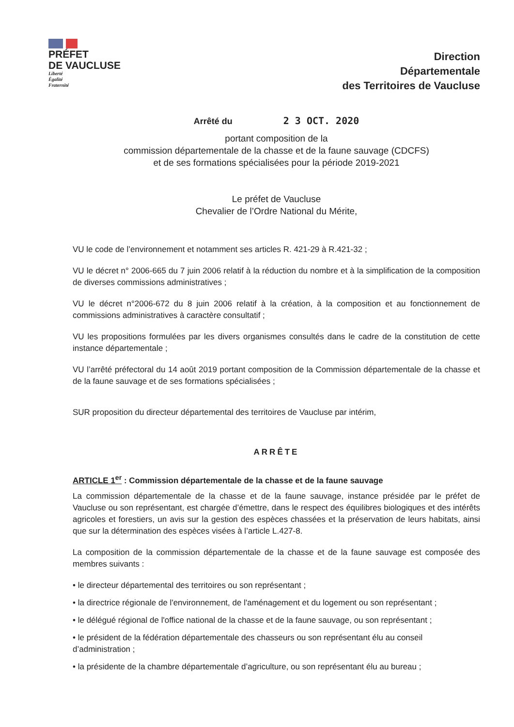PRÉFET
DE VAUCLUSE
Liberté
Égalité
Fraternité
Direction
Départementale
des Territoires de Vaucluse
Arrêté du 2 3 OCT. 2020
portant composition de la
commission départementale de la chasse et de la faune sauvage (CDCFS)
et de ses formations spécialisées pour la période 2019-2021
Le préfet de Vaucluse
Chevalier de l’Ordre National du Mérite,
VU le code de l’environnement et notamment ses articles R. 421-29 à R.421-32 ;
VU le décret n° 2006-665 du 7 juin 2006 relatif à la réduction du nombre et à la simplification de la composition de diverses commissions administratives ;
VU le décret n°2006-672 du 8 juin 2006 relatif à la création, à la composition et au fonctionnement de commissions administratives à caractère consultatif ;
VU les propositions formulées par les divers organismes consultés dans le cadre de la constitution de cette instance départementale ;
VU l’arrêté préfectoral du 14 août 2019 portant composition de la Commission départementale de la chasse et de la faune sauvage et de ses formations spécialisées ;
SUR proposition du directeur départemental des territoires de Vaucluse par intérim,
ARRÊTE
ARTICLE 1<sup>er</sup> : Commission départementale de la chasse et de la faune sauvage
La commission départementale de la chasse et de la faune sauvage, instance présidée par le préfet de Vaucluse ou son représentant, est chargée d’émettre, dans le respect des équilibres biologiques et des intérêts agricoles et forestiers, un avis sur la gestion des espèces chassées et la préservation de leurs habitats, ainsi que sur la détermination des espèces visées à l’article L.427-8.
La composition de la commission départementale de la chasse et de la faune sauvage est composée des membres suivants :
• le directeur départemental des territoires ou son représentant ;
• la directrice régionale de l'environnement, de l'aménagement et du logement ou son représentant ;
• le délégué régional de l'office national de la chasse et de la faune sauvage, ou son représentant ;
• le président de la fédération départementale des chasseurs ou son représentant élu au conseil d’administration ;
• la présidente de la chambre départementale d’agriculture, ou son représentant élu au bureau ;